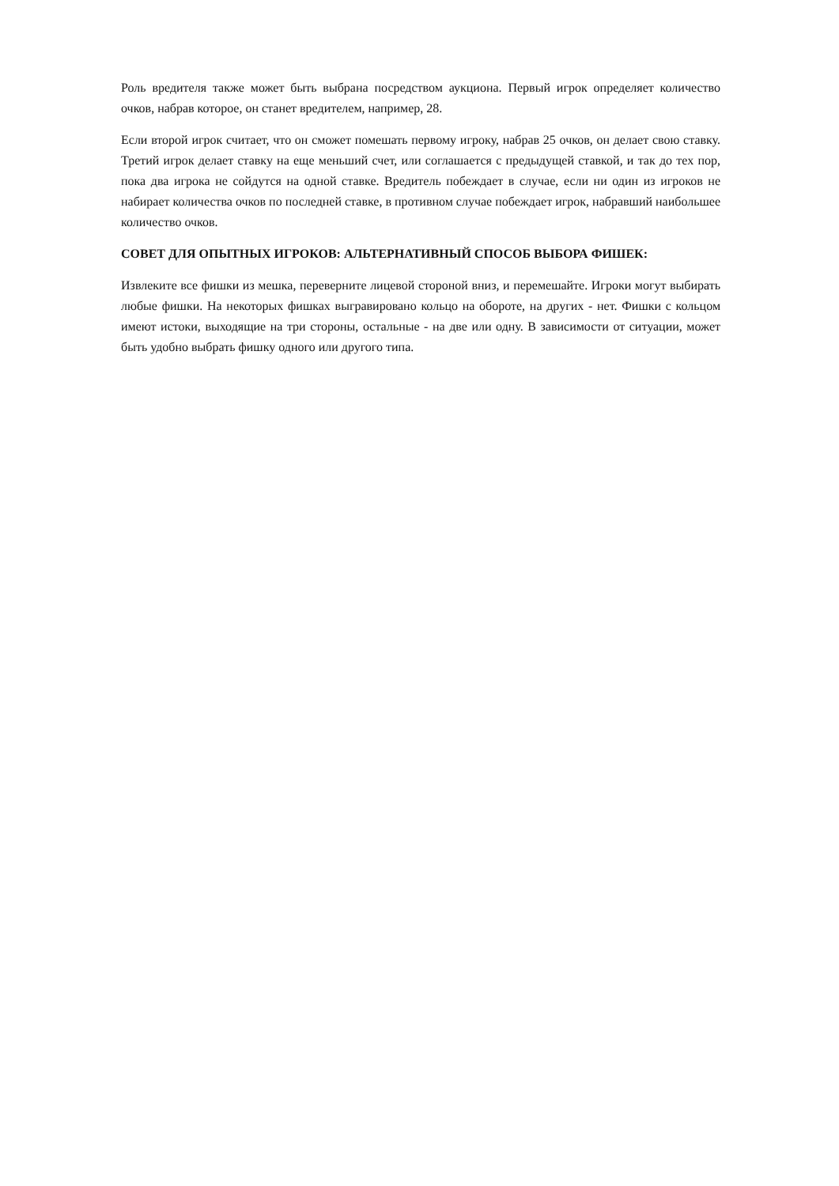Роль вредителя также может быть выбрана посредством аукциона. Первый игрок определяет количество очков, набрав которое, он станет вредителем, например, 28.
Если второй игрок считает, что он сможет помешать первому игроку, набрав 25 очков, он делает свою ставку. Третий игрок делает ставку на еще меньший счет, или соглашается с предыдущей ставкой, и так до тех пор, пока два игрока не сойдутся на одной ставке. Вредитель побеждает в случае, если ни один из игроков не набирает количества очков по последней ставке, в противном случае побеждает игрок, набравший наибольшее количество очков.
СОВЕТ ДЛЯ ОПЫТНЫХ ИГРОКОВ: АЛЬТЕРНАТИВНЫЙ СПОСОБ ВЫБОРА ФИШЕК:
Извлеките все фишки из мешка, переверните лицевой стороной вниз, и перемешайте. Игроки могут выбирать любые фишки. На некоторых фишках выгравировано кольцо на обороте, на других - нет. Фишки с кольцом имеют истоки, выходящие на три стороны, остальные - на две или одну. В зависимости от ситуации, может быть удобно выбрать фишку одного или другого типа.